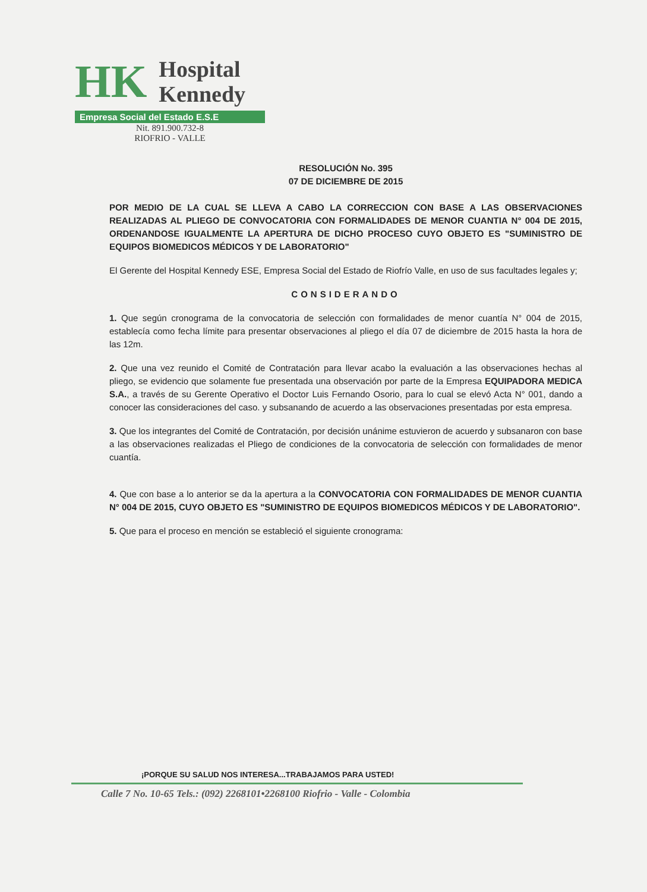HK Hospital
Kennedy
Empresa Social del Estado E.S.E
Nit. 891.900.732-8
RIOFRIO - VALLE
RESOLUCIÓN No. 395
07 DE DICIEMBRE DE 2015
POR MEDIO DE LA CUAL SE LLEVA A CABO LA CORRECCION CON BASE A LAS OBSERVACIONES REALIZADAS AL PLIEGO DE CONVOCATORIA CON FORMALIDADES DE MENOR CUANTIA N° 004 DE 2015, ORDENANDOSE IGUALMENTE LA APERTURA DE DICHO PROCESO CUYO OBJETO ES "SUMINISTRO DE EQUIPOS BIOMEDICOS MÉDICOS Y DE LABORATORIO"
El Gerente del Hospital Kennedy ESE, Empresa Social del Estado de Riofrío Valle, en uso de sus facultades legales y;
CONSIDERANDO
1. Que según cronograma de la convocatoria de selección con formalidades de menor cuantía N° 004 de 2015, establecía como fecha límite para presentar observaciones al pliego el día 07 de diciembre de 2015 hasta la hora de las 12m.
2. Que una vez reunido el Comité de Contratación para llevar acabo la evaluación a las observaciones hechas al pliego, se evidencio que solamente fue presentada una observación por parte de la Empresa EQUIPADORA MEDICA S.A., a través de su Gerente Operativo el Doctor Luis Fernando Osorio, para lo cual se elevó Acta N° 001, dando a conocer las consideraciones del caso. y subsanando de acuerdo a las observaciones presentadas por esta empresa.
3. Que los integrantes del Comité de Contratación, por decisión unánime estuvieron de acuerdo y subsanaron con base a las observaciones realizadas el Pliego de condiciones de la convocatoria de selección con formalidades de menor cuantía.
4. Que con base a lo anterior se da la apertura a la CONVOCATORIA CON FORMALIDADES DE MENOR CUANTIA N° 004 DE 2015, CUYO OBJETO ES "SUMINISTRO DE EQUIPOS BIOMEDICOS MÉDICOS Y DE LABORATORIO".
5. Que para el proceso en mención se estableció el siguiente cronograma:
¡PORQUE SU SALUD NOS INTERESA...TRABAJAMOS PARA USTED!
Calle 7 No. 10-65 Tels.: (092) 2268101•2268100 Riofrio - Valle - Colombia